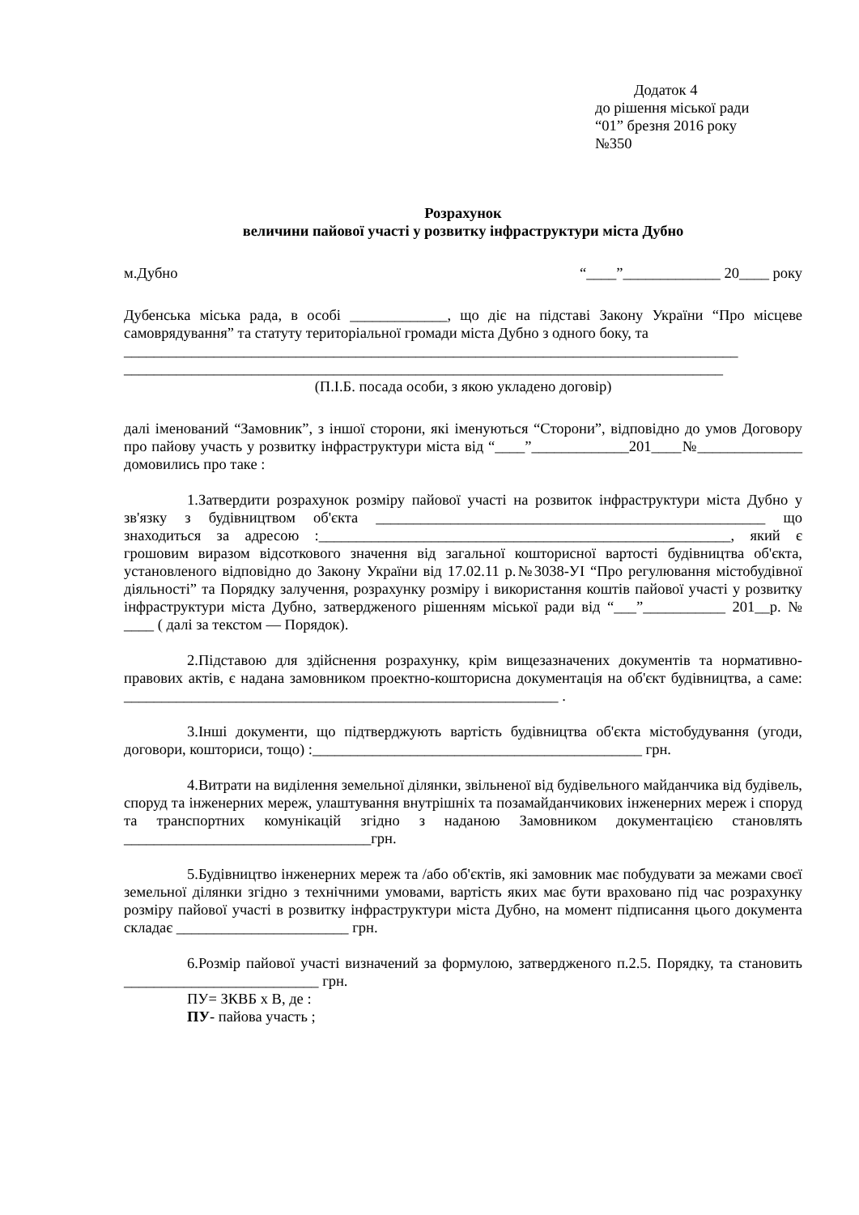Додаток 4
до рішення міської ради
“01” брезня 2016 року
№350
Розрахунок
величини пайової участі у розвитку інфраструктури міста Дубно
м.Дубно “____”_____________ 20____ року
Дубенська міська рада, в особі _____________, що діє на підставі Закону України “Про місцеве самоврядування” та статуту територіальної громади міста Дубно з одного боку, та
__________________________________________________________________________________
________________________________________________________________________________
(П.І.Б. посада особи, з якою укладено договір)
далі іменований “Замовник”, з іншої сторони, які іменуються “Сторони”, відповідно до умов Договору про пайову участь у розвитку інфраструктури міста від “____”_____________201____№______________ домовились про таке :
1.Затвердити розрахунок розміру пайової участі на розвиток інфраструктури міста Дубно у зв'язку з будівництвом об'єкта ____________________________________________________ що знаходиться за адресою :_______________________________________________________, який є грошовим виразом відсоткового значення від загальної кошторисної вартості будівництва об'єкта, установленого відповідно до Закону України від 17.02.11 р.№3038-УІ “Про регулювання містобудівної діяльності” та Порядку залучення, розрахунку розміру і використання коштів пайової участі у розвитку інфраструктури міста Дубно, затвердженого рішенням міської ради від “___”___________ 201__р. № ____ ( далі за текстом — Порядок).
2.Підставою для здійснення розрахунку, крім вищезазначених документів та нормативно-правових актів, є надана замовником проектно-кошторисна документація на об'єкт будівництва, а саме: __________________________________________________________ .
3.Інші документи, що підтверджують вартість будівництва об'єкта містобудування (угоди, договори, кошториси, тощо) :____________________________________________ грн.
4.Витрати на виділення земельної ділянки, звільненої від будівельного майданчика від будівель, споруд та інженерних мереж, улаштування внутрішніх та позамайданчикових інженерних мереж і споруд та транспортних комунікацій згідно з наданою Замовником документацією становлять _________________________________грн.
5.Будівництво інженерних мереж та /або об'єктів, які замовник має побудувати за межами своєї земельної ділянки згідно з технічними умовами, вартість яких має бути враховано під час розрахунку розміру пайової участі в розвитку інфраструктури міста Дубно, на момент підписання цього документа складає _______________________ грн.
6.Розмір пайової участі визначений за формулою, затвердженого п.2.5. Порядку, та становить __________________________ грн.
ПУ= ЗКВБ х В, де :
ПУ- пайова участь ;